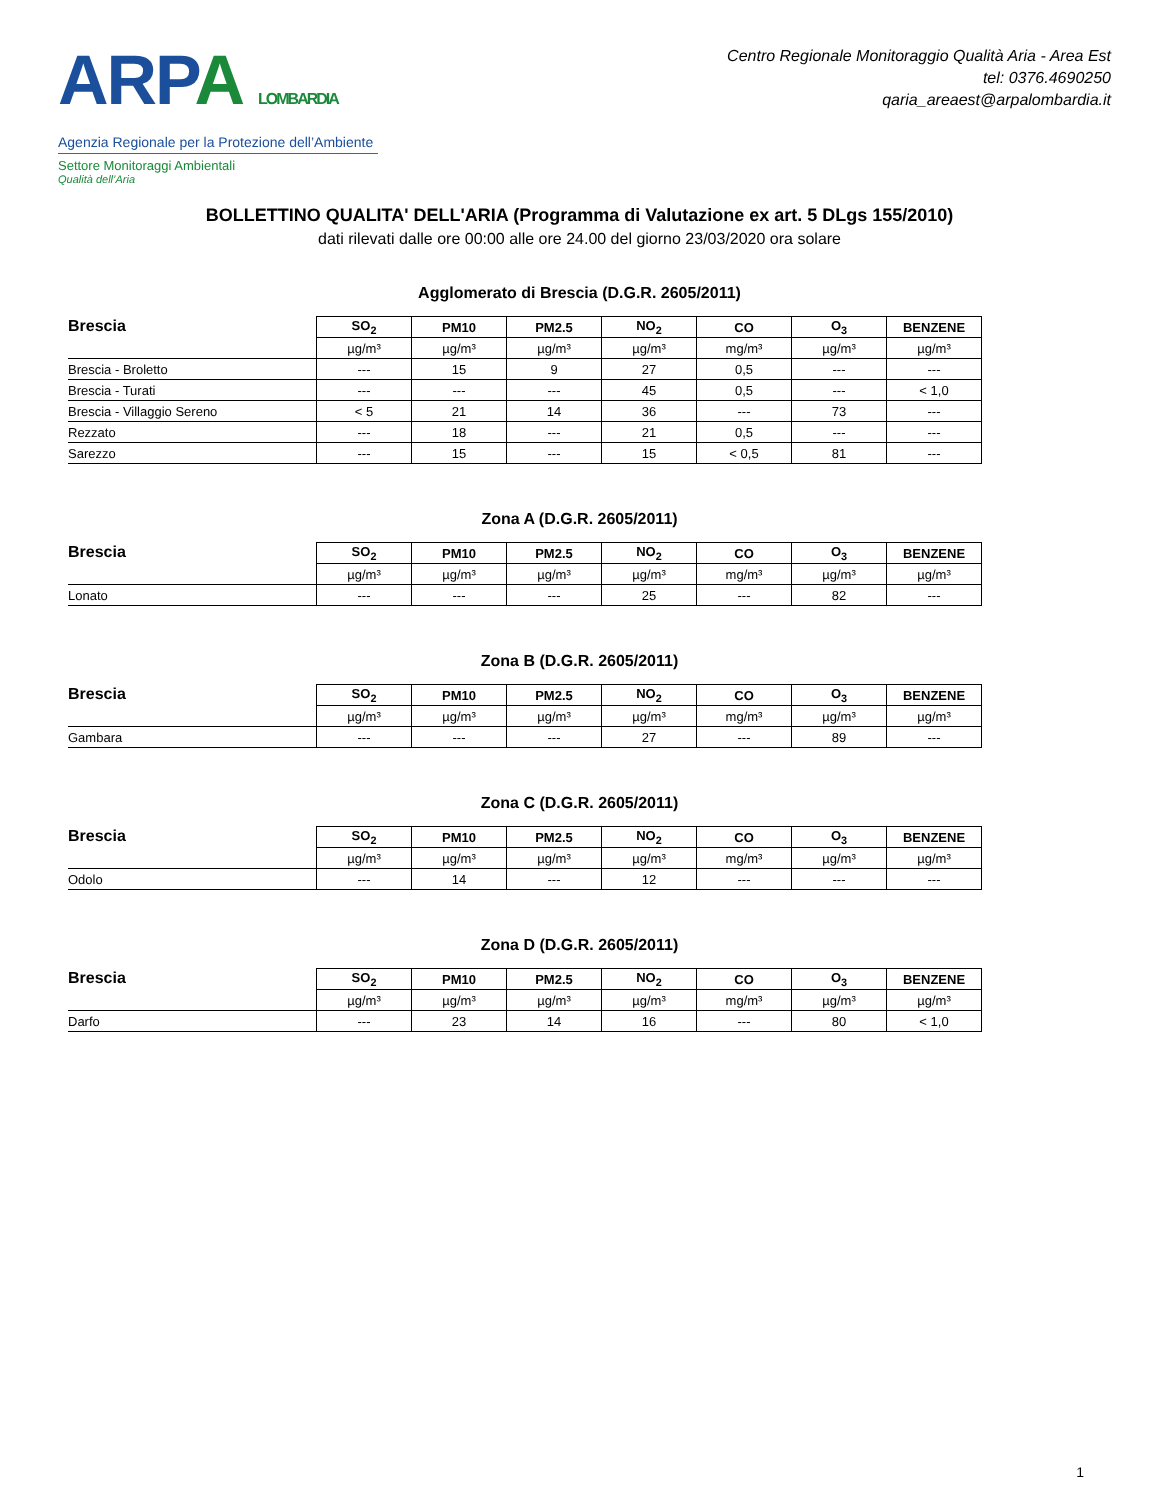ARPA LOMBARDIA
Agenzia Regionale per la Protezione dell’Ambiente
Settore Monitoraggi Ambientali
Qualità dell’Aria
Centro Regionale Monitoraggio Qualità Aria - Area Est
tel: 0376.4690250
qaria_areaest@arpalombardia.it
BOLLETTINO QUALITA' DELL'ARIA (Programma di Valutazione ex art. 5 DLgs 155/2010)
dati rilevati dalle ore 00:00 alle ore 24.00 del giorno 23/03/2020 ora solare
Agglomerato di Brescia (D.G.R. 2605/2011)
| Brescia | SO<sub>2</sub> | PM10 | PM2.5 | NO<sub>2</sub> | CO | O<sub>3</sub> | BENZENE |
| --- | --- | --- | --- | --- | --- | --- | --- |
| | µg/m³ | µg/m³ | µg/m³ | µg/m³ | mg/m³ | µg/m³ | µg/m³ |
| Brescia - Broletto | --- | 15 | 9 | 27 | 0,5 | --- | --- |
| Brescia - Turati | --- | --- | --- | 45 | 0,5 | --- | < 1,0 |
| Brescia - Villaggio Sereno | < 5 | 21 | 14 | 36 | --- | 73 | --- |
| Rezzato | --- | 18 | --- | 21 | 0,5 | --- | --- |
| Sarezzo | --- | 15 | --- | 15 | < 0,5 | 81 | --- |
Zona A (D.G.R. 2605/2011)
| Brescia | SO<sub>2</sub> | PM10 | PM2.5 | NO<sub>2</sub> | CO | O<sub>3</sub> | BENZENE |
| --- | --- | --- | --- | --- | --- | --- | --- |
| | µg/m³ | µg/m³ | µg/m³ | µg/m³ | mg/m³ | µg/m³ | µg/m³ |
| Lonato | --- | --- | --- | 25 | --- | 82 | --- |
Zona B (D.G.R. 2605/2011)
| Brescia | SO<sub>2</sub> | PM10 | PM2.5 | NO<sub>2</sub> | CO | O<sub>3</sub> | BENZENE |
| --- | --- | --- | --- | --- | --- | --- | --- |
| | µg/m³ | µg/m³ | µg/m³ | µg/m³ | mg/m³ | µg/m³ | µg/m³ |
| Gambara | --- | --- | --- | 27 | --- | 89 | --- |
Zona C (D.G.R. 2605/2011)
| Brescia | SO<sub>2</sub> | PM10 | PM2.5 | NO<sub>2</sub> | CO | O<sub>3</sub> | BENZENE |
| --- | --- | --- | --- | --- | --- | --- | --- |
| | µg/m³ | µg/m³ | µg/m³ | µg/m³ | mg/m³ | µg/m³ | µg/m³ |
| Odolo | --- | 14 | --- | 12 | --- | --- | --- |
Zona D (D.G.R. 2605/2011)
| Brescia | SO<sub>2</sub> | PM10 | PM2.5 | NO<sub>2</sub> | CO | O<sub>3</sub> | BENZENE |
| --- | --- | --- | --- | --- | --- | --- | --- |
| | µg/m³ | µg/m³ | µg/m³ | µg/m³ | mg/m³ | µg/m³ | µg/m³ |
| Darfo | --- | 23 | 14 | 16 | --- | 80 | < 1,0 |
1